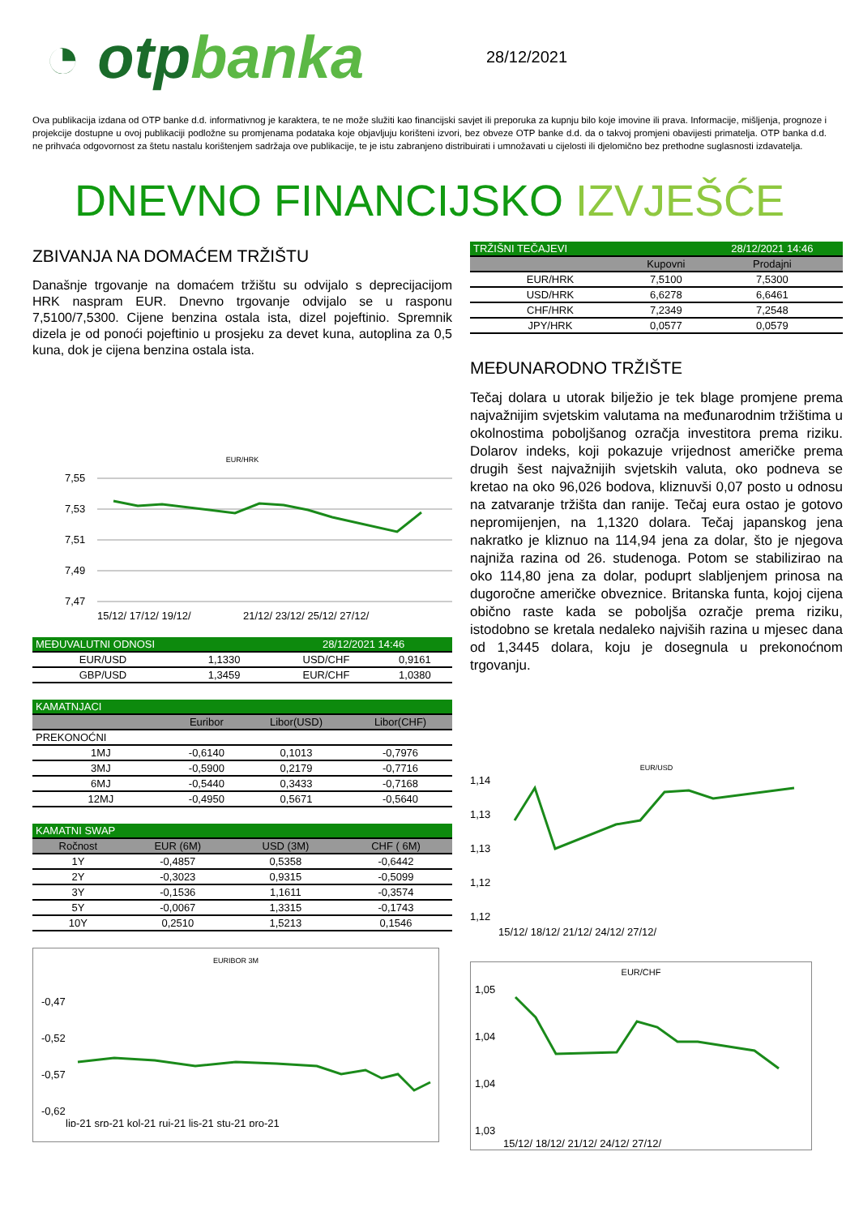◔ otpbanka
28/12/2021
Ova publikacija izdana od OTP banke d.d. informativnog je karaktera, te ne može služiti kao financijski savjet ili preporuka za kupnju bilo koje imovine ili prava. Informacije, mišljenja, prognoze i projekcije dostupne u ovoj publikaciji podložne su promjenama podataka koje objavljuju korišteni izvori, bez obveze OTP banke d.d. da o takvoj promjeni obavijesti primatelja. OTP banka d.d. ne prihvaća odgovornost za štetu nastalu korištenjem sadržaja ove publikacije, te je istu zabranjeno distribuirati i umnožavati u cijelosti ili djelomično bez prethodne suglasnosti izdavatelja.
DNEVNO FINANCIJSKO IZVJEŠĆE
ZBIVANJA NA DOMAĆEM TRŽIŠTU
Današnje trgovanje na domaćem tržištu su odvijalo s deprecijacijom HRK naspram EUR. Dnevno trgovanje odvijalo se u rasponu 7,5100/7,5300. Cijene benzina ostala ista, dizel pojeftinio. Spremnik dizela je od ponoći pojeftinio u prosjeku za devet kuna, autoplina za 0,5 kuna, dok je cijena benzina ostala ista.
EUR/HRK
7,55
7,53
7,51
7,49
7,47
15/12/ 17/12/ 19/12/
21/12/ 23/12/ 25/12/ 27/12/
| MEĐUVALUTNI ODNOSI | | 28/12/2021 14:46 | |
| EUR/USD | 1,1330 | USD/CHF | 0,9161 |
| GBP/USD | 1,3459 | EUR/CHF | 1,0380 |
| KAMATNJACI | | | |
| | Euribor | Libor(USD) | Libor(CHF) |
| PREKONOĆNI | | | |
| 1MJ | -0,6140 | 0,1013 | -0,7976 |
| 3MJ | -0,5900 | 0,2179 | -0,7716 |
| 6MJ | -0,5440 | 0,3433 | -0,7168 |
| 12MJ | -0,4950 | 0,5671 | -0,5640 |
| KAMATNI SWAP | | | |
| Ročnost | EUR (6M) | USD (3M) | CHF ( 6M) |
| 1Y | -0,4857 | 0,5358 | -0,6442 |
| 2Y | -0,3023 | 0,9315 | -0,5099 |
| 3Y | -0,1536 | 1,1611 | -0,3574 |
| 5Y | -0,0067 | 1,3315 | -0,1743 |
| 10Y | 0,2510 | 1,5213 | 0,1546 |
EURIBOR 3M
-0,47
-0,52
-0,57
-0,62
lip-21 srp-21 kol-21 ruj-21 lis-21 stu-21 pro-21
| TRŽIŠNI TEČAJEVI | | 28/12/2021 14:46 |
| | Kupovni | Prodajni |
| EUR/HRK | 7,5100 | 7,5300 |
| USD/HRK | 6,6278 | 6,6461 |
| CHF/HRK | 7,2349 | 7,2548 |
| JPY/HRK | 0,0577 | 0,0579 |
MEĐUNARODNO TRŽIŠTE
Tečaj dolara u utorak bilježio je tek blage promjene prema najvažnijim svjetskim valutama na međunarodnim tržištima u okolnostima poboljšanog ozračja investitora prema riziku. Dolarov indeks, koji pokazuje vrijednost američke prema drugih šest najvažnijih svjetskih valuta, oko podneva se kretao na oko 96,026 bodova, kliznuvši 0,07 posto u odnosu na zatvaranje tržišta dan ranije. Tečaj eura ostao je gotovo nepromijenjen, na 1,1320 dolara. Tečaj japanskog jena nakratko je kliznuo na 114,94 jena za dolar, što je njegova najniža razina od 26. studenoga. Potom se stabilizirao na oko 114,80 jena za dolar, poduprt slabljenjem prinosa na dugoročne američke obveznice. Britanska funta, kojoj cijena obično raste kada se poboljša ozračje prema riziku, istodobno se kretala nedaleko najviših razina u mjesec dana od 1,3445 dolara, koju je dosegnula u prekonoćnom trgovanju.
EUR/USD
1,14
1,13
1,13
1,12
1,12
15/12/ 18/12/ 21/12/ 24/12/ 27/12/
EUR/CHF
1,05
1,04
1,04
1,03
15/12/ 18/12/ 21/12/ 24/12/ 27/12/